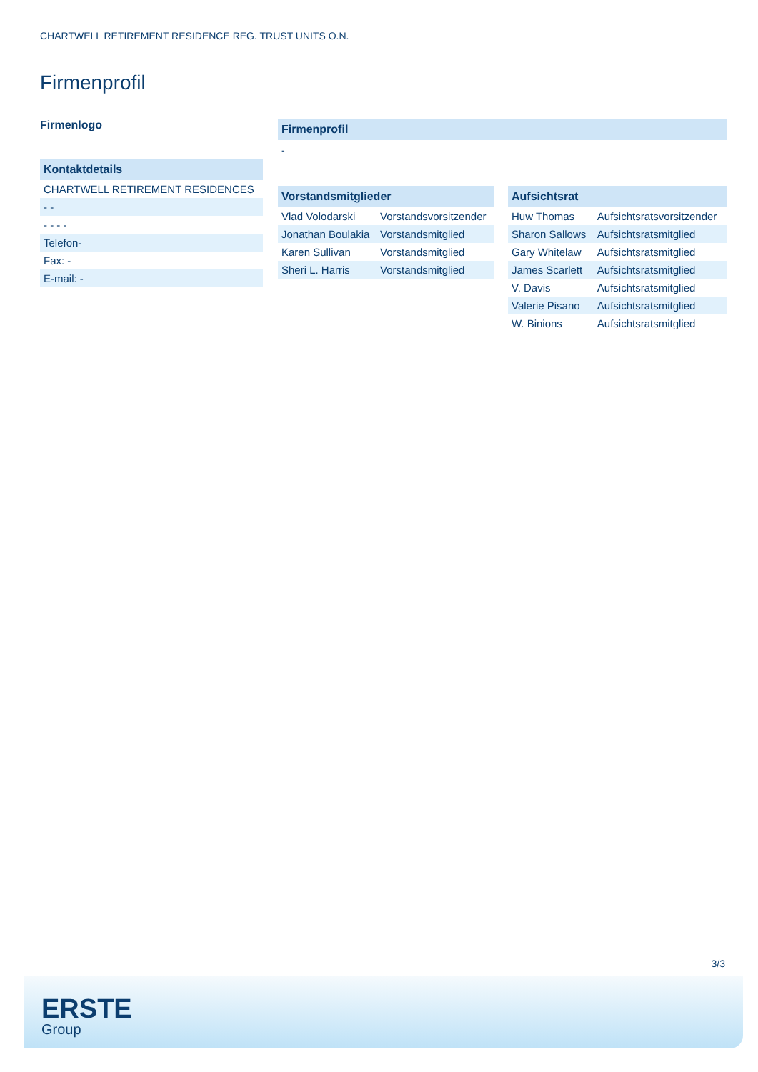CHARTWELL RETIREMENT RESIDENCE REG. TRUST UNITS O.N.
Firmenprofil
Firmenlogo
Kontaktdetails
| CHARTWELL RETIREMENT RESIDENCES |
| - - |
| - - - - |
| Telefon- |
| Fax: - |
| E-mail: - |
Firmenprofil
-
Vorstandsmitglieder
| Vlad Volodarski | Vorstandsvorsitzender |
| Jonathan Boulakia | Vorstandsmitglied |
| Karen Sullivan | Vorstandsmitglied |
| Sheri L. Harris | Vorstandsmitglied |
Aufsichtsrat
| Huw Thomas | Aufsichtsratsvorsitzender |
| Sharon Sallows | Aufsichtsratsmitglied |
| Gary Whitelaw | Aufsichtsratsmitglied |
| James Scarlett | Aufsichtsratsmitglied |
| V. Davis | Aufsichtsratsmitglied |
| Valerie Pisano | Aufsichtsratsmitglied |
| W. Binions | Aufsichtsratsmitglied |
3/3
ERSTE
Group